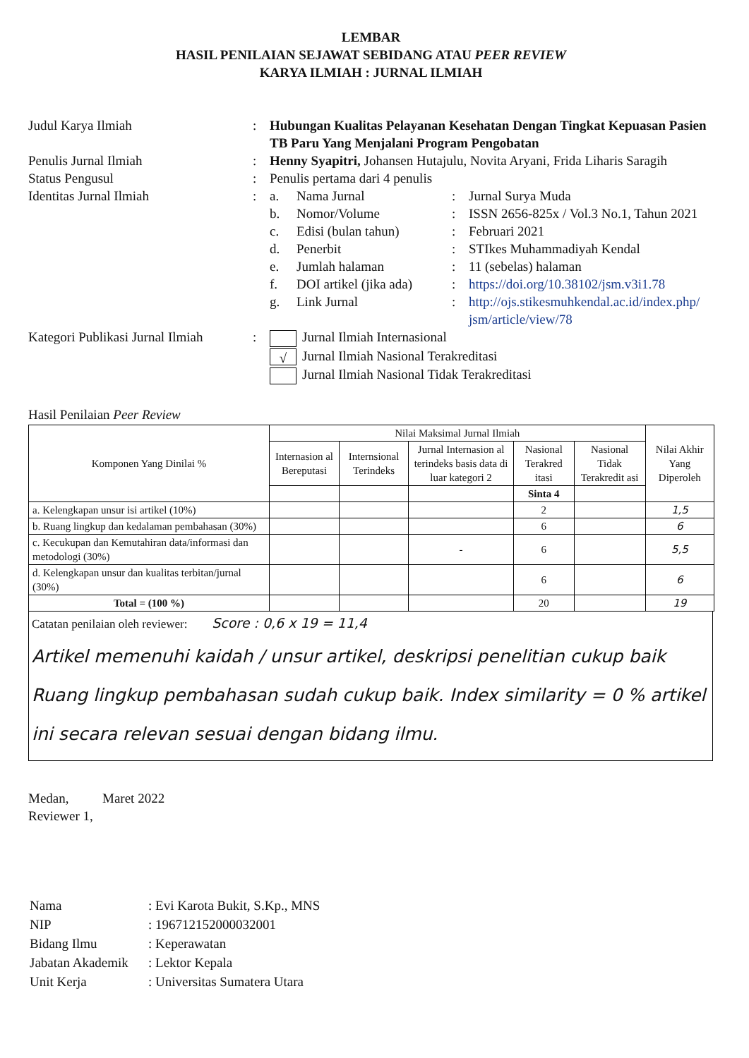LEMBAR
HASIL PENILAIAN SEJAWAT SEBIDANG ATAU PEER REVIEW
KARYA ILMIAH : JURNAL ILMIAH
| Judul Karya Ilmiah | : | Hubungan Kualitas Pelayanan Kesehatan Dengan Tingkat Kepuasan Pasien TB Paru Yang Menjalani Program Pengobatan | | | |
| Penulis Jurnal Ilmiah | : | Henny Syapitri, Johansen Hutajulu, Novita Aryani, Frida Liharis Saragih | | | |
| Status Pengusul | : | Penulis pertama dari 4 penulis | | | |
| Identitas Jurnal Ilmiah | : | a. | Nama Jurnal | : | Jurnal Surya Muda |
| | | b. | Nomor/Volume | : | ISSN 2656-825x / Vol.3 No.1, Tahun 2021 |
| | | c. | Edisi (bulan tahun) | : | Februari 2021 |
| | | d. | Penerbit | : | STIkes Muhammadiyah Kendal |
| | | e. | Jumlah halaman | : | 11 (sebelas) halaman |
| | | f. | DOI artikel (jika ada) | : | https://doi.org/10.38102/jsm.v3i1.78 |
| | | g. | Link Jurnal | : | http://ojs.stikesmuhkendal.ac.id/index.php/ jsm/article/view/78 |
| Kategori Publikasi Jurnal Ilmiah | : | Jurnal Ilmiah Internasional √ Jurnal Ilmiah Nasional Terakreditasi Jurnal Ilmiah Nasional Tidak Terakreditasi | | | |
Hasil Penilaian Peer Review
| Komponen Yang Dinilai % | Nilai Maksimal Jurnal Ilmiah | | | | | Nilai Akhir Yang Diperoleh |
| --- | --- | --- | --- | --- | --- | --- |
| | Internasion al Bereputasi | Internsional Terindeks | Jurnal Internasion al terindeks basis data di luar kategori 2 | Nasional Terakred itasi | Nasional Tidak Terakredit asi | |
| | | | | Sinta 4 | | |
| a. Kelengkapan unsur isi artikel (10%) | | | | 2 | | 1,5 |
| b. Ruang lingkup dan kedalaman pembahasan (30%) | | | | 6 | | 6 |
| c. Kecukupan dan Kemutahiran data/informasi dan metodologi (30%) | | | - | 6 | | 5,5 |
| d. Kelengkapan unsur dan kualitas terbitan/jurnal (30%) | | | | 6 | | 6 |
| Total = (100 %) | | | | 20 | | 19 |
Catatan penilaian oleh reviewer: Score : 0,6 x 19 = 11,4
Artikel memenuhi kaidah / unsur artikel, deskripsi penelitian cukup baik Ruang lingkup pembahasan sudah cukup baik. Index similarity = 0 % artikel ini secara relevan sesuai dengan bidang ilmu.
Medan, Maret 2022
Reviewer 1,
| Nama | : Evi Karota Bukit, S.Kp., MNS |
| NIP | : 196712152000032001 |
| Bidang Ilmu | : Keperawatan |
| Jabatan Akademik | : Lektor Kepala |
| Unit Kerja | : Universitas Sumatera Utara |